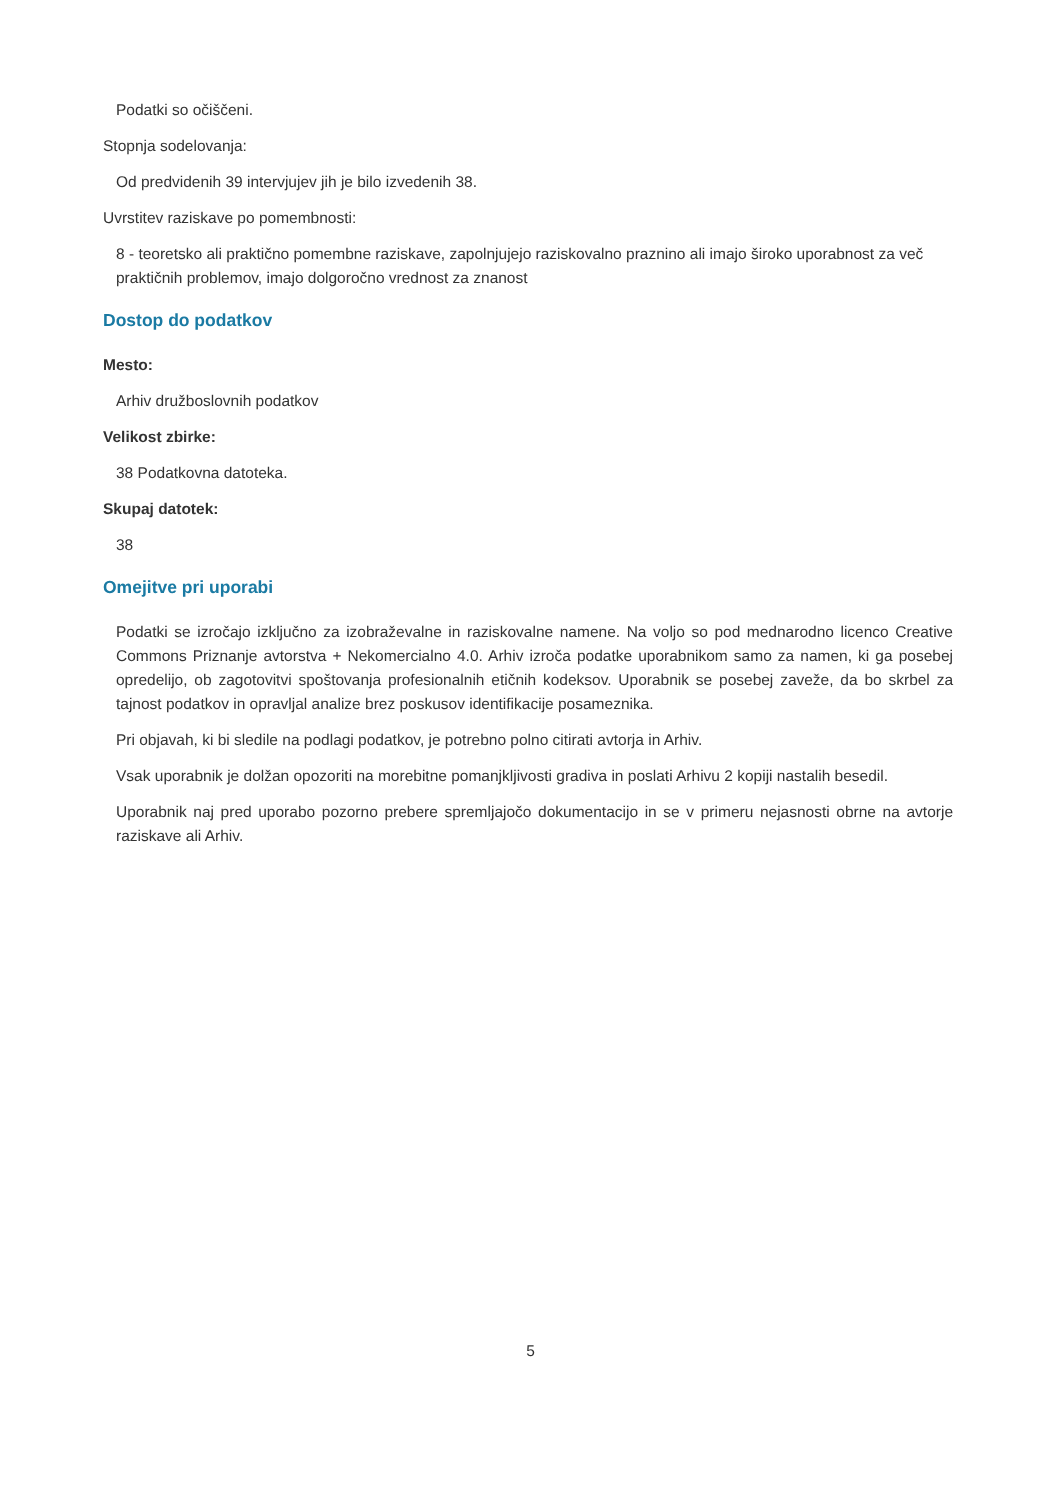Podatki so očiščeni.
Stopnja sodelovanja:
Od predvidenih 39 intervjujev jih je bilo izvedenih 38.
Uvrstitev raziskave po pomembnosti:
8 - teoretsko ali praktično pomembne raziskave, zapolnjujejo raziskovalno praznino ali imajo široko uporabnost za več praktičnih problemov, imajo dolgoročno vrednost za znanost
Dostop do podatkov
Mesto:
Arhiv družboslovnih podatkov
Velikost zbirke:
38 Podatkovna datoteka.
Skupaj datotek:
38
Omejitve pri uporabi
Podatki se izročajo izključno za izobraževalne in raziskovalne namene. Na voljo so pod mednarodno licenco Creative Commons Priznanje avtorstva + Nekomercialno 4.0. Arhiv izroča podatke uporabnikom samo za namen, ki ga posebej opredelijo, ob zagotovitvi spoštovanja profesionalnih etičnih kodeksov. Uporabnik se posebej zaveže, da bo skrbel za tajnost podatkov in opravljal analize brez poskusov identifikacije posameznika.
Pri objavah, ki bi sledile na podlagi podatkov, je potrebno polno citirati avtorja in Arhiv.
Vsak uporabnik je dolžan opozoriti na morebitne pomanjkljivosti gradiva in poslati Arhivu 2 kopiji nastalih besedil.
Uporabnik naj pred uporabo pozorno prebere spremljajočo dokumentacijo in se v primeru nejasnosti obrne na avtorje raziskave ali Arhiv.
5